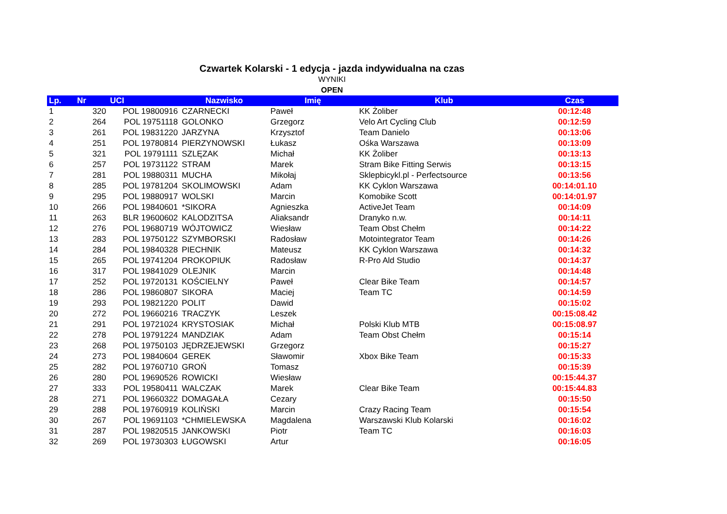Czwartek Kolarski - 1 edycja - jazda indywidualna na czas
WYNIKI
OPEN
| Lp. | Nr | UCI | Nazwisko | Imię | Klub | Czas |
| --- | --- | --- | --- | --- | --- | --- |
| 1 | 320 | POL 19800916 | CZARNECKI | Paweł | KK Żoliber | 00:12:48 |
| 2 | 264 | POL 19751118 | GOLONKO | Grzegorz | Velo Art Cycling Club | 00:12:59 |
| 3 | 261 | POL 19831220 | JARZYNA | Krzysztof | Team Danielo | 00:13:06 |
| 4 | 251 | POL 19780814 | PIERZYNOWSKI | Łukasz | Ośka Warszawa | 00:13:09 |
| 5 | 321 | POL 19791111 | SZLĘZAK | Michał | KK Żoliber | 00:13:13 |
| 6 | 257 | POL 19731122 | STRAM | Marek | Stram Bike Fitting Serwis | 00:13:15 |
| 7 | 281 | POL 19880311 | MUCHA | Mikołaj | Sklepbicykl.pl - Perfectsource | 00:13:56 |
| 8 | 285 | POL 19781204 | SKOLIMOWSKI | Adam | KK Cyklon Warszawa | 00:14:01.10 |
| 9 | 295 | POL 19880917 | WOLSKI | Marcin | Komobike Scott | 00:14:01.97 |
| 10 | 266 | POL 19840601 | *SIKORA | Agnieszka | ActiveJet Team | 00:14:09 |
| 11 | 263 | BLR 19600602 | KALODZITSA | Aliaksandr | Dranyko n.w. | 00:14:11 |
| 12 | 276 | POL 19680719 | WÓJTOWICZ | Wiesław | Team Obst Chełm | 00:14:22 |
| 13 | 283 | POL 19750122 | SZYMBORSKI | Radosław | Motointegrator Team | 00:14:26 |
| 14 | 284 | POL 19840328 | PIECHNIK | Mateusz | KK Cyklon Warszawa | 00:14:32 |
| 15 | 265 | POL 19741204 | PROKOPIUK | Radosław | R-Pro Ald Studio | 00:14:37 |
| 16 | 317 | POL 19841029 | OLEJNIK | Marcin | | 00:14:48 |
| 17 | 252 | POL 19720131 | KOŚCIELNY | Paweł | Clear Bike Team | 00:14:57 |
| 18 | 286 | POL 19860807 | SIKORA | Maciej | Team TC | 00:14:59 |
| 19 | 293 | POL 19821220 | POLIT | Dawid | | 00:15:02 |
| 20 | 272 | POL 19660216 | TRACZYK | Leszek | | 00:15:08.42 |
| 21 | 291 | POL 19721024 | KRYSTOSIAK | Michał | Polski Klub MTB | 00:15:08.97 |
| 22 | 278 | POL 19791224 | MANDZIAK | Adam | Team Obst Chełm | 00:15:14 |
| 23 | 268 | POL 19750103 | JĘDRZEJEWSKI | Grzegorz | | 00:15:27 |
| 24 | 273 | POL 19840604 | GEREK | Sławomir | Xbox Bike Team | 00:15:33 |
| 25 | 282 | POL 19760710 | GROŃ | Tomasz | | 00:15:39 |
| 26 | 280 | POL 19690526 | ROWICKI | Wiesław | | 00:15:44.37 |
| 27 | 333 | POL 19580411 | WALCZAK | Marek | Clear Bike Team | 00:15:44.83 |
| 28 | 271 | POL 19660322 | DOMAGAŁA | Cezary | | 00:15:50 |
| 29 | 288 | POL 19760919 | KOLIŃSKI | Marcin | Crazy Racing Team | 00:15:54 |
| 30 | 267 | POL 19691103 | *CHMIELEWSKA | Magdalena | Warszawski Klub Kolarski | 00:16:02 |
| 31 | 287 | POL 19820515 | JANKOWSKI | Piotr | Team TC | 00:16:03 |
| 32 | 269 | POL 19730303 | ŁUGOWSKI | Artur | | 00:16:05 |